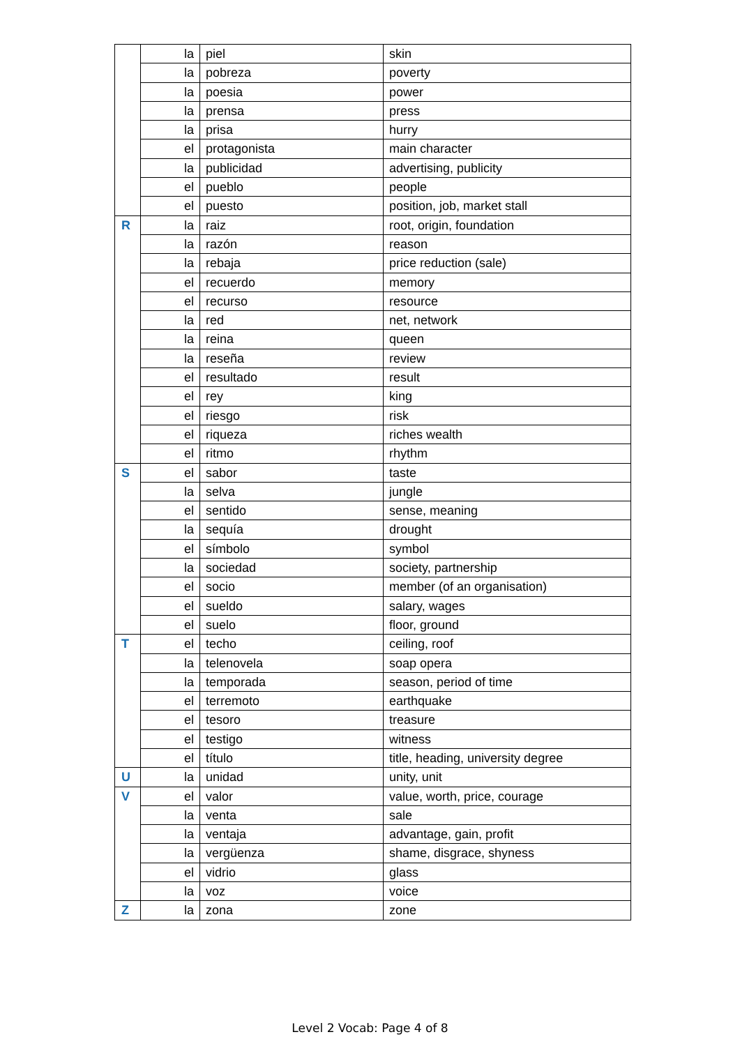| | la | piel | skin |
| | la | pobreza | poverty |
| | la | poesia | power |
| | la | prensa | press |
| | la | prisa | hurry |
| | el | protagonista | main character |
| | la | publicidad | advertising, publicity |
| | el | pueblo | people |
| | el | puesto | position, job, market stall |
| R | la | raiz | root, origin, foundation |
| | la | razón | reason |
| | la | rebaja | price reduction (sale) |
| | el | recuerdo | memory |
| | el | recurso | resource |
| | la | red | net, network |
| | la | reina | queen |
| | la | reseña | review |
| | el | resultado | result |
| | el | rey | king |
| | el | riesgo | risk |
| | el | riqueza | riches wealth |
| | el | ritmo | rhythm |
| S | el | sabor | taste |
| | la | selva | jungle |
| | el | sentido | sense, meaning |
| | la | sequía | drought |
| | el | símbolo | symbol |
| | la | sociedad | society, partnership |
| | el | socio | member (of an organisation) |
| | el | sueldo | salary, wages |
| | el | suelo | floor, ground |
| T | el | techo | ceiling, roof |
| | la | telenovela | soap opera |
| | la | temporada | season, period of time |
| | el | terremoto | earthquake |
| | el | tesoro | treasure |
| | el | testigo | witness |
| | el | título | title, heading, university degree |
| U | la | unidad | unity, unit |
| V | el | valor | value, worth, price, courage |
| | la | venta | sale |
| | la | ventaja | advantage, gain, profit |
| | la | vergüenza | shame, disgrace, shyness |
| | el | vidrio | glass |
| | la | voz | voice |
| Z | la | zona | zone |
Level 2 Vocab: Page 4 of 8